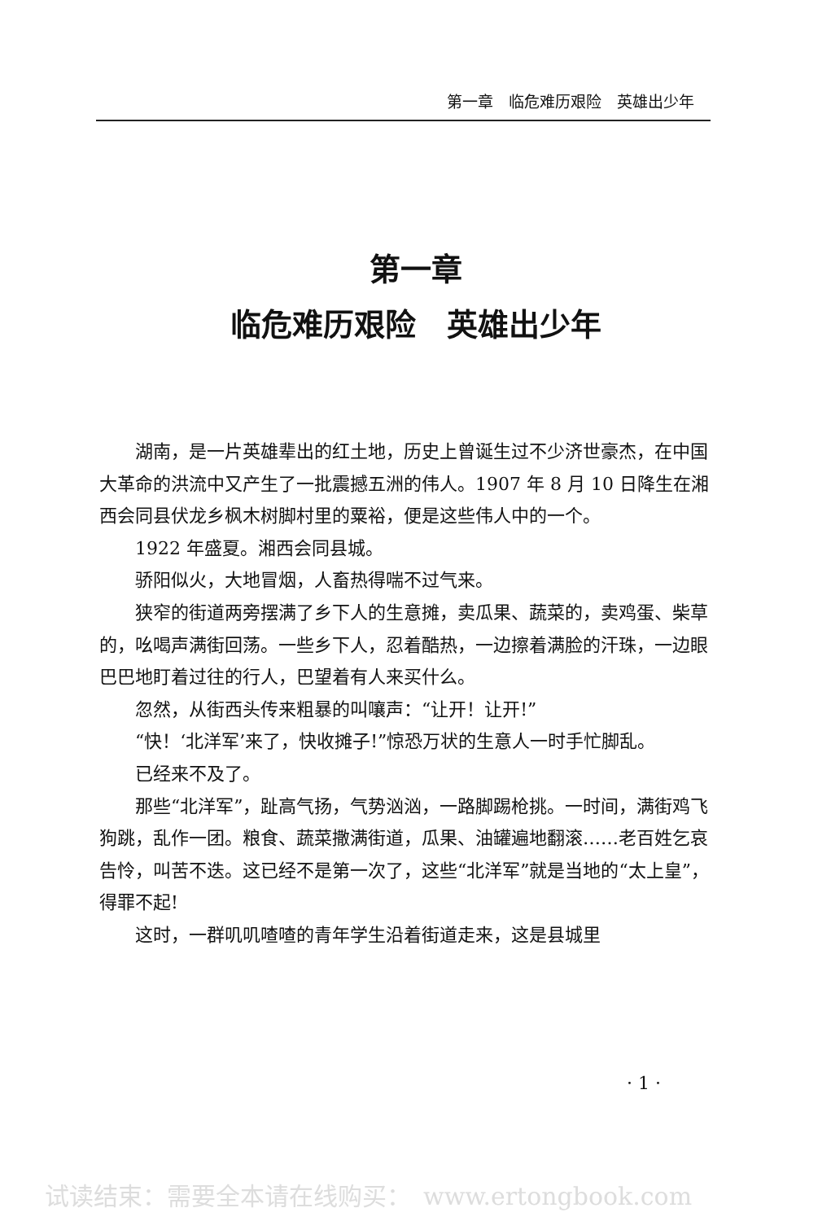第一章　临危难历艰险　英雄出少年
第一章
临危难历艰险　英雄出少年
湖南，是一片英雄辈出的红土地，历史上曾诞生过不少济世豪杰，在中国大革命的洪流中又产生了一批震撼五洲的伟人。1907 年 8 月 10 日降生在湘西会同县伏龙乡枫木树脚村里的粟裕，便是这些伟人中的一个。
1922 年盛夏。湘西会同县城。
骄阳似火，大地冒烟，人畜热得喘不过气来。
狭窄的街道两旁摆满了乡下人的生意摊，卖瓜果、蔬菜的，卖鸡蛋、柴草的，吆喝声满街回荡。一些乡下人，忍着酷热，一边擦着满脸的汗珠，一边眼巴巴地盯着过往的行人，巴望着有人来买什么。
忽然，从街西头传来粗暴的叫嚷声：“让开！让开!”
“快！‘北洋军’来了，快收摊子!”惊恐万状的生意人一时手忙脚乱。
已经来不及了。
那些“北洋军”，趾高气扬，气势汹汹，一路脚踢枪挑。一时间，满街鸡飞狗跳，乱作一团。粮食、蔬菜撒满街道，瓜果、油罐遍地翻滚……老百姓乞哀告怜，叫苦不迭。这已经不是第一次了，这些“北洋军”就是当地的“太上皇”，得罪不起!
这时，一群叽叽喳喳的青年学生沿着街道走来，这是县城里
· 1 ·
试读结束：需要全本请在线购买：　www.ertongbook.com